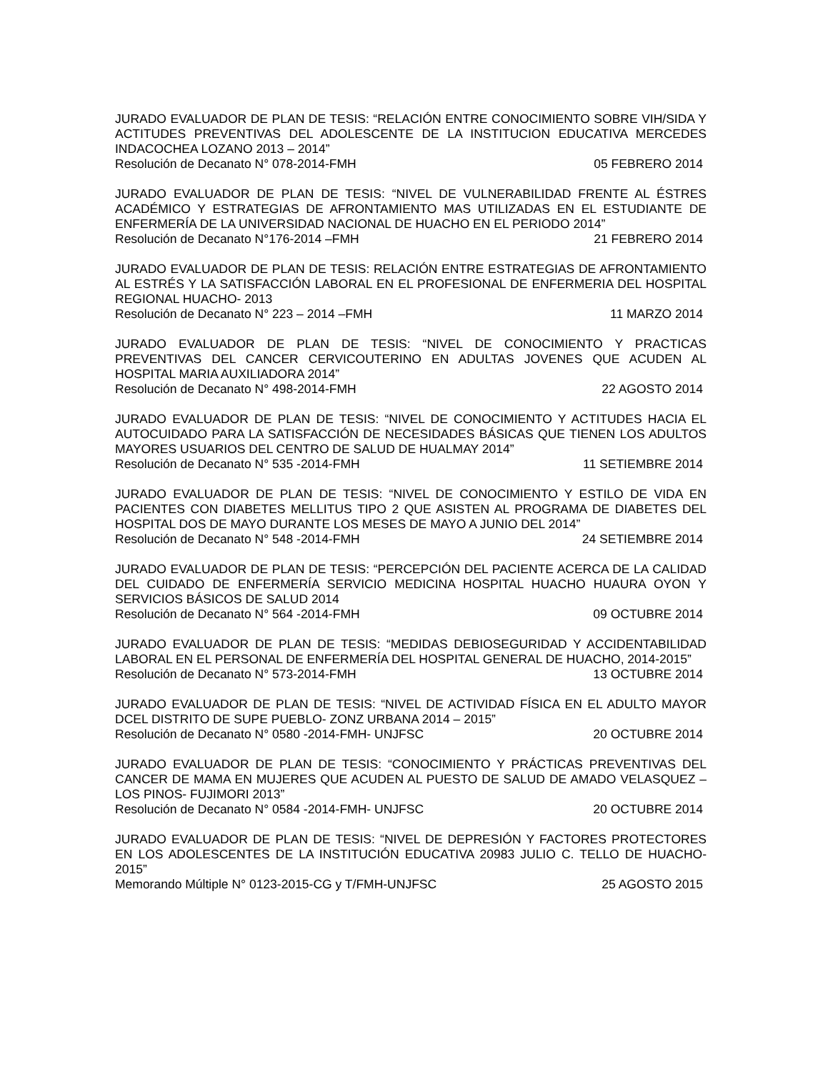JURADO EVALUADOR DE PLAN DE TESIS: “RELACIÓN ENTRE CONOCIMIENTO SOBRE VIH/SIDA Y ACTITUDES PREVENTIVAS DEL ADOLESCENTE DE LA INSTITUCION EDUCATIVA MERCEDES INDACOCHEA LOZANO 2013 – 2014”
Resolución de Decanato N° 078-2014-FMH 05 FEBRERO 2014
JURADO EVALUADOR DE PLAN DE TESIS: “NIVEL DE VULNERABILIDAD FRENTE AL ÉSTRES ACADÉMICO Y ESTRATEGIAS DE AFRONTAMIENTO MAS UTILIZADAS EN EL ESTUDIANTE DE ENFERMERÍA DE LA UNIVERSIDAD NACIONAL DE HUACHO EN EL PERIODO 2014”
Resolución de Decanato N°176-2014 –FMH 21 FEBRERO 2014
JURADO EVALUADOR DE PLAN DE TESIS: RELACIÓN ENTRE ESTRATEGIAS DE AFRONTAMIENTO AL ESTRÉS Y LA SATISFACCIÓN LABORAL EN EL PROFESIONAL DE ENFERMERIA DEL HOSPITAL REGIONAL HUACHO- 2013
Resolución de Decanato N° 223 – 2014 –FMH 11 MARZO 2014
JURADO EVALUADOR DE PLAN DE TESIS: “NIVEL DE CONOCIMIENTO Y PRACTICAS PREVENTIVAS DEL CANCER CERVICOUTERINO EN ADULTAS JOVENES QUE ACUDEN AL HOSPITAL MARIA AUXILIADORA 2014”
Resolución de Decanato N° 498-2014-FMH 22 AGOSTO 2014
JURADO EVALUADOR DE PLAN DE TESIS: “NIVEL DE CONOCIMIENTO Y ACTITUDES HACIA EL AUTOCUIDADO PARA LA SATISFACCIÓN DE NECESIDADES BÁSICAS QUE TIENEN LOS ADULTOS MAYORES USUARIOS DEL CENTRO DE SALUD DE HUALMAY 2014”
Resolución de Decanato N° 535 -2014-FMH 11 SETIEMBRE 2014
JURADO EVALUADOR DE PLAN DE TESIS: “NIVEL DE CONOCIMIENTO Y ESTILO DE VIDA EN PACIENTES CON DIABETES MELLITUS TIPO 2 QUE ASISTEN AL PROGRAMA DE DIABETES DEL HOSPITAL DOS DE MAYO DURANTE LOS MESES DE MAYO A JUNIO DEL 2014”
Resolución de Decanato N° 548 -2014-FMH 24 SETIEMBRE 2014
JURADO EVALUADOR DE PLAN DE TESIS: “PERCEPCIÓN DEL PACIENTE ACERCA DE LA CALIDAD DEL CUIDADO DE ENFERMERÍA SERVICIO MEDICINA HOSPITAL HUACHO HUAURA OYON Y SERVICIOS BÁSICOS DE SALUD 2014
Resolución de Decanato N° 564 -2014-FMH 09 OCTUBRE 2014
JURADO EVALUADOR DE PLAN DE TESIS: “MEDIDAS DEBIOSEGURIDAD Y ACCIDENTABILIDAD LABORAL EN EL PERSONAL DE ENFERMERÍA DEL HOSPITAL GENERAL DE HUACHO, 2014-2015”
Resolución de Decanato N° 573-2014-FMH 13 OCTUBRE 2014
JURADO EVALUADOR DE PLAN DE TESIS: “NIVEL DE ACTIVIDAD FÍSICA EN EL ADULTO MAYOR DCEL DISTRITO DE SUPE PUEBLO- ZONZ URBANA 2014 – 2015”
Resolución de Decanato N° 0580 -2014-FMH- UNJFSC 20 OCTUBRE 2014
JURADO EVALUADOR DE PLAN DE TESIS: “CONOCIMIENTO Y PRÁCTICAS PREVENTIVAS DEL CANCER DE MAMA EN MUJERES QUE ACUDEN AL PUESTO DE SALUD DE AMADO VELASQUEZ – LOS PINOS- FUJIMORI 2013”
Resolución de Decanato N° 0584 -2014-FMH- UNJFSC 20 OCTUBRE 2014
JURADO EVALUADOR DE PLAN DE TESIS: “NIVEL DE DEPRESIÓN Y FACTORES PROTECTORES EN LOS ADOLESCENTES DE LA INSTITUCIÓN EDUCATIVA 20983 JULIO C. TELLO DE HUACHO-2015”
Memorando Múltiple N° 0123-2015-CG y T/FMH-UNJFSC 25 AGOSTO 2015